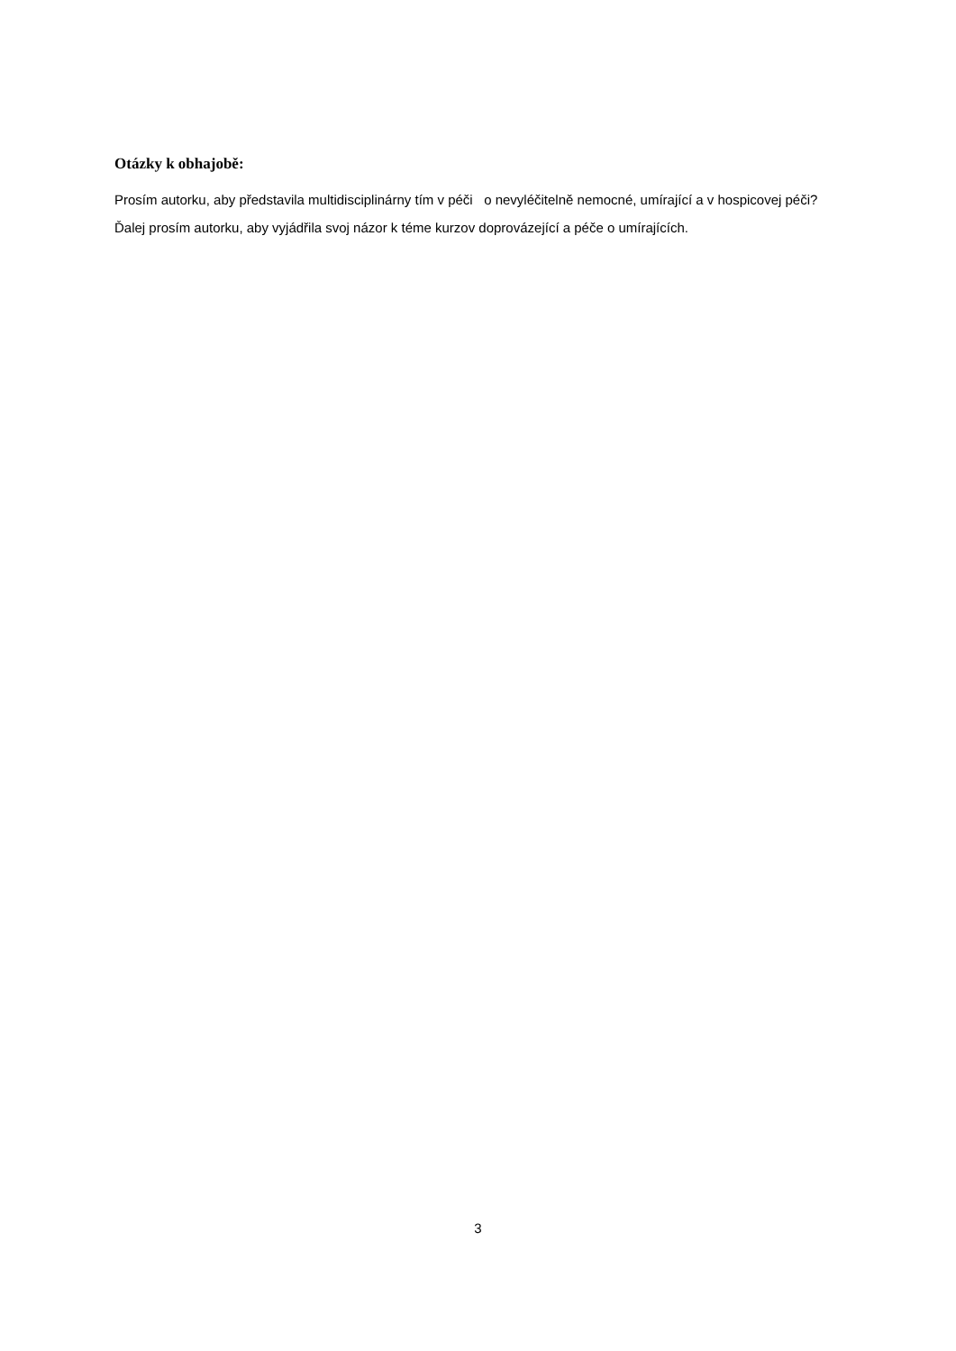Otázky k obhajobě:
Prosím autorku, aby představila multidisciplinárny tím v péči o nevyléčitelně nemocné, umírající a v hospicovej péči?
Ďalej prosím autorku, aby vyjádřila svoj názor k téme kurzov doprovázející a péče o umírajících.
3